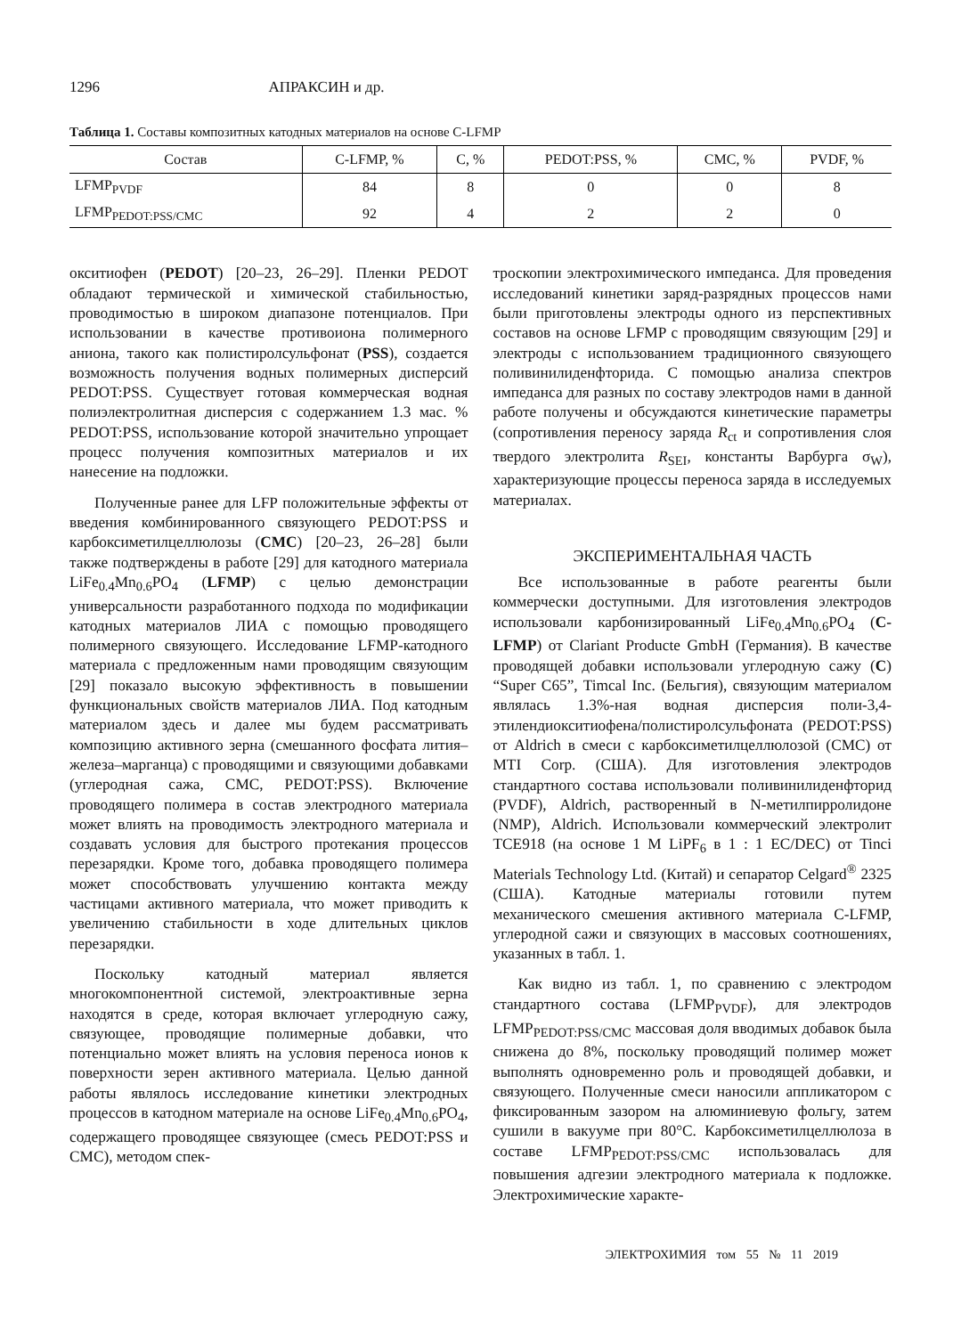1296 АПРАКСИН и др.
Таблица 1. Составы композитных катодных материалов на основе C-LFMP
| Состав | C-LFMP, % | C, % | PEDOT:PSS, % | CMC, % | PVDF, % |
| --- | --- | --- | --- | --- | --- |
| LFMP<sub>PVDF</sub> | 84 | 8 | 0 | 0 | 8 |
| LFMP<sub>PEDOT:PSS/CMC</sub> | 92 | 4 | 2 | 2 | 0 |
окситиофен (PEDOT) [20–23, 26–29]. Пленки PEDOT обладают термической и химической стабильностью, проводимостью в широком диапазоне потенциалов. При использовании в качестве противоиона полимерного аниона, такого как полистиролсульфонат (PSS), создается возможность получения водных полимерных дисперсий PEDOT:PSS. Существует готовая коммерческая водная полиэлектролитная дисперсия с содержанием 1.3 мас. % PEDOT:PSS, использование которой значительно упрощает процесс получения композитных материалов и их нанесение на подложки.
Полученные ранее для LFP положительные эффекты от введения комбинированного связующего PEDOT:PSS и карбоксиметилцеллюлозы (CMC) [20–23, 26–28] были также подтверждены в работе [29] для катодного материала LiFe<sub>0.4</sub>Mn<sub>0.6</sub>PO<sub>4</sub> (LFMP) с целью демонстрации универсальности разработанного подхода по модификации катодных материалов ЛИА с помощью проводящего полимерного связующего. Исследование LFMP-катодного материала с предложенным нами проводящим связующим [29] показало высокую эффективность в повышении функциональных свойств материалов ЛИА. Под катодным материалом здесь и далее мы будем рассматривать композицию активного зерна (смешанного фосфата лития–железа–марганца) с проводящими и связующими добавками (углеродная сажа, CMC, PEDOT:PSS). Включение проводящего полимера в состав электродного материала может влиять на проводимость электродного материала и создавать условия для быстрого протекания процессов перезарядки. Кроме того, добавка проводящего полимера может способствовать улучшению контакта между частицами активного материала, что может приводить к увеличению стабильности в ходе длительных циклов перезарядки.
Поскольку катодный материал является многокомпонентной системой, электроактивные зерна находятся в среде, которая включает углеродную сажу, связующее, проводящие полимерные добавки, что потенциально может влиять на условия переноса ионов к поверхности зерен активного материала. Целью данной работы являлось исследование кинетики электродных процессов в катодном материале на основе LiFe<sub>0.4</sub>Mn<sub>0.6</sub>PO<sub>4</sub>, содержащего проводящее связующее (смесь PEDOT:PSS и CMC), методом спек-
троскопии электрохимического импеданса. Для проведения исследований кинетики заряд-разрядных процессов нами были приготовлены электроды одного из перспективных составов на основе LFMP с проводящим связующим [29] и электроды с использованием традиционного связующего поливинилиденфторида. С помощью анализа спектров импеданса для разных по составу электродов нами в данной работе получены и обсуждаются кинетические параметры (сопротивления переносу заряда R<sub>ct</sub> и сопротивления слоя твердого электролита R<sub>SEI</sub>, константы Варбурга σ<sub>W</sub>), характеризующие процессы переноса заряда в исследуемых материалах.
ЭКСПЕРИМЕНТАЛЬНАЯ ЧАСТЬ
Все использованные в работе реагенты были коммерчески доступными. Для изготовления электродов использовали карбонизированный LiFe<sub>0.4</sub>Mn<sub>0.6</sub>PO<sub>4</sub> (C-LFMP) от Clariant Producte GmbH (Германия). В качестве проводящей добавки использовали углеродную сажу (C) “Super C65”, Timcal Inc. (Бельгия), связующим материалом являлась 1.3%-ная водная дисперсия поли-3,4-этилендиокситиофена/полистиролсульфоната (PEDOT:PSS) от Aldrich в смеси с карбоксиметилцеллюлозой (CMC) от MTI Corp. (США). Для изготовления электродов стандартного состава использовали поливинилиденфторид (PVDF), Aldrich, растворенный в N-метилпирролидоне (NMP), Aldrich. Использовали коммерческий электролит TCE918 (на основе 1 M LiPF<sub>6</sub> в 1 : 1 EC/DEC) от Tinci Materials Technology Ltd. (Китай) и сепаратор Celgard<sup>®</sup> 2325 (США). Катодные материалы готовили путем механического смешения активного материала C-LFMP, углеродной сажи и связующих в массовых соотношениях, указанных в табл. 1.
Как видно из табл. 1, по сравнению с электродом стандартного состава (LFMP<sub>PVDF</sub>), для электродов LFMP<sub>PEDOT:PSS/CMC</sub> массовая доля вводимых добавок была снижена до 8%, поскольку проводящий полимер может выполнять одновременно роль и проводящей добавки, и связующего. Полученные смеси наносили аппликатором с фиксированным зазором на алюминиевую фольгу, затем сушили в вакууме при 80°C. Карбоксиметилцеллюлоза в составе LFMP<sub>PEDOT:PSS/CMC</sub> использовалась для повышения адгезии электродного материала к подложке. Электрохимические характе-
ЭЛЕКТРОХИМИЯ том 55 № 11 2019